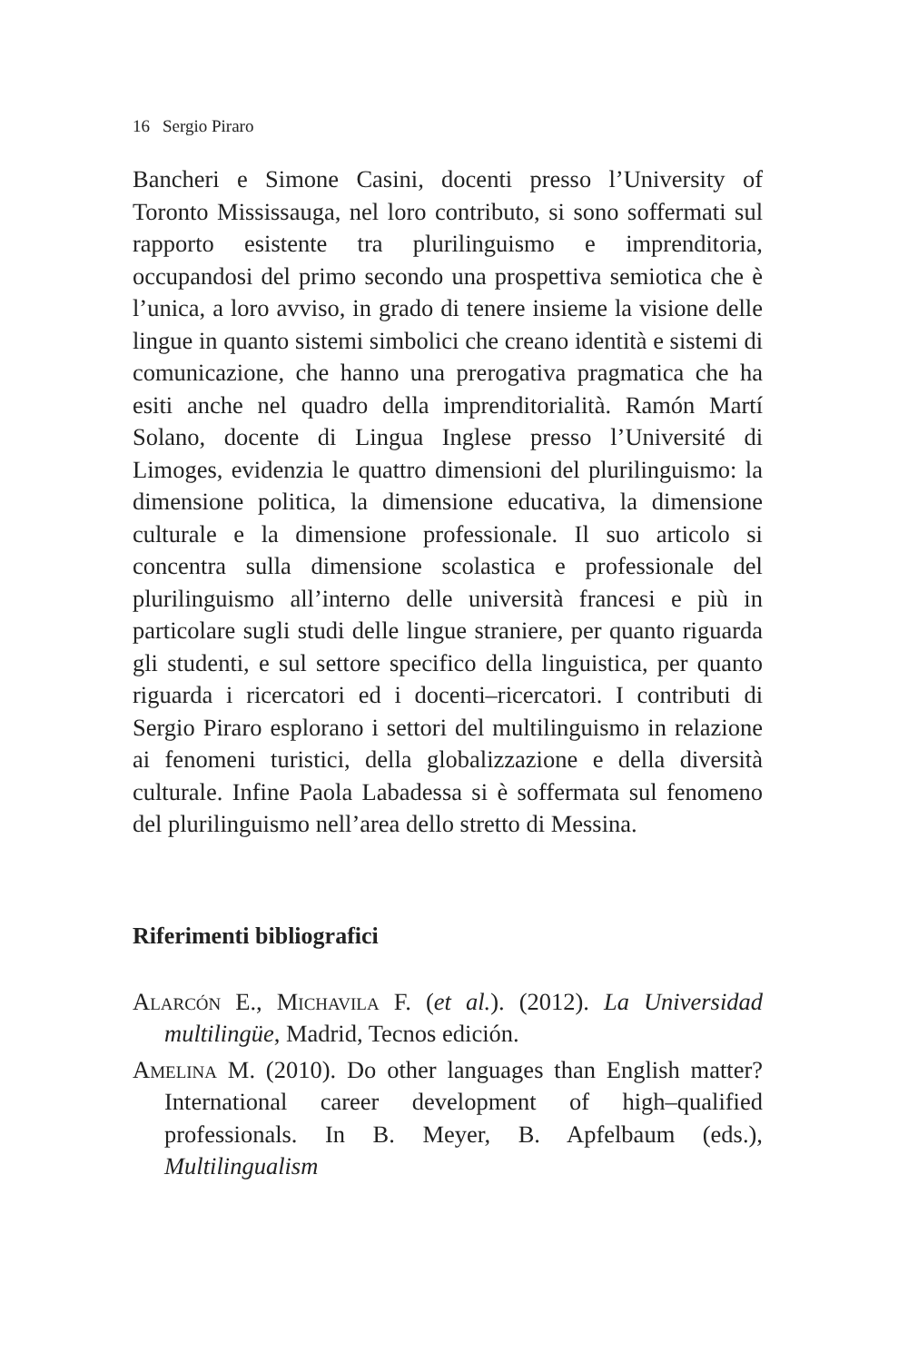16 Sergio Piraro
Bancheri e Simone Casini, docenti presso l’University of Toronto Mississauga, nel loro contributo, si sono soffermati sul rapporto esistente tra plurilinguismo e imprenditoria, occupandosi del primo secondo una prospettiva semiotica che è l’unica, a loro avviso, in grado di tenere insieme la visione delle lingue in quanto sistemi simbolici che creano identità e sistemi di comunicazione, che hanno una prerogativa pragmatica che ha esiti anche nel quadro della imprenditorialità. Ramón Martí Solano, docente di Lingua Inglese presso l’Université di Limoges, evidenzia le quattro dimensioni del plurilinguismo: la dimensione politica, la dimensione educativa, la dimensione culturale e la dimensione professionale. Il suo articolo si concentra sulla dimensione scolastica e professionale del plurilinguismo all’interno delle università francesi e più in particolare sugli studi delle lingue straniere, per quanto riguarda gli studenti, e sul settore specifico della linguistica, per quanto riguarda i ricercatori ed i docenti–ricercatori. I contributi di Sergio Piraro esplorano i settori del multilinguismo in relazione ai fenomeni turistici, della globalizzazione e della diversità culturale. Infine Paola Labadessa si è soffermata sul fenomeno del plurilinguismo nell’area dello stretto di Messina.
Riferimenti bibliografici
Alarcón E., Michavila F. (et al.). (2012). La Universidad multilingüe, Madrid, Tecnos edición.
Amelina M. (2010). Do other languages than English matter? International career development of high–qualified professionals. In B. Meyer, B. Apfelbaum (eds.), Multilingualism